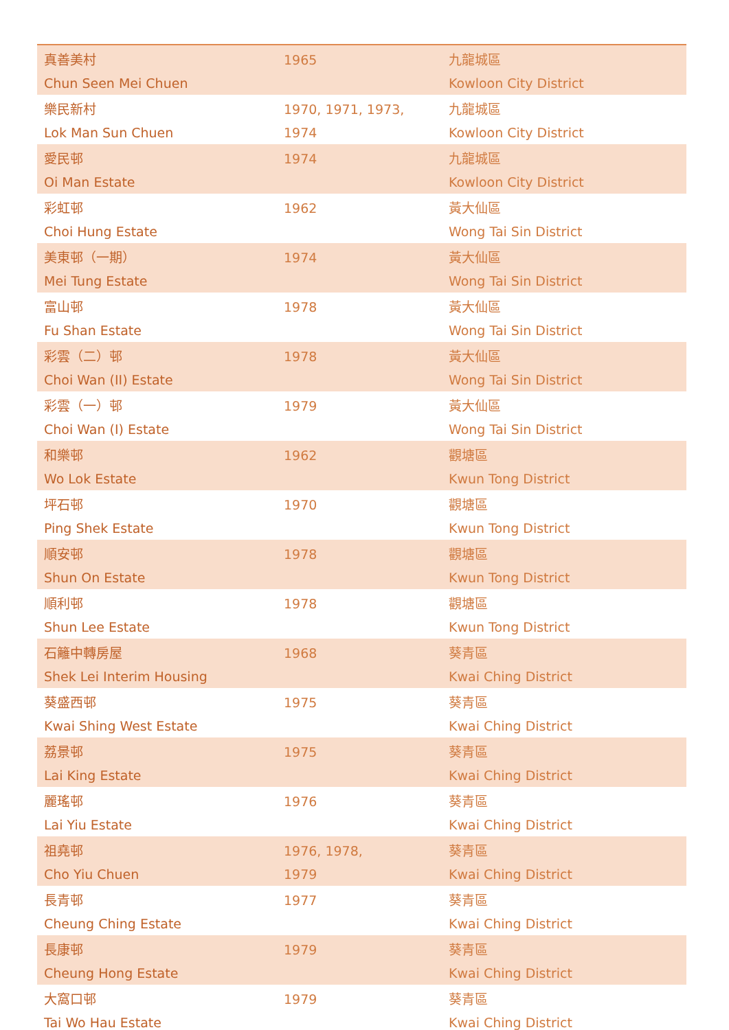| 真善美村 Chun Seen Mei Chuen | 1965 | 九龍城區 Kowloon City District |
| 樂民新村 Lok Man Sun Chuen | 1970, 1971, 1973, 1974 | 九龍城區 Kowloon City District |
| 愛民邨 Oi Man Estate | 1974 | 九龍城區 Kowloon City District |
| 彩虹邨 Choi Hung Estate | 1962 | 黃大仙區 Wong Tai Sin District |
| 美東邨（一期） Mei Tung Estate | 1974 | 黃大仙區 Wong Tai Sin District |
| 富山邨 Fu Shan Estate | 1978 | 黃大仙區 Wong Tai Sin District |
| 彩雲（二）邨 Choi Wan (II) Estate | 1978 | 黃大仙區 Wong Tai Sin District |
| 彩雲（一）邨 Choi Wan (I) Estate | 1979 | 黃大仙區 Wong Tai Sin District |
| 和樂邨 Wo Lok Estate | 1962 | 觀塘區 Kwun Tong District |
| 坪石邨 Ping Shek Estate | 1970 | 觀塘區 Kwun Tong District |
| 順安邨 Shun On Estate | 1978 | 觀塘區 Kwun Tong District |
| 順利邨 Shun Lee Estate | 1978 | 觀塘區 Kwun Tong District |
| 石籬中轉房屋 Shek Lei Interim Housing | 1968 | 葵青區 Kwai Ching District |
| 葵盛西邨 Kwai Shing West Estate | 1975 | 葵青區 Kwai Ching District |
| 荔景邨 Lai King Estate | 1975 | 葵青區 Kwai Ching District |
| 麗瑤邨 Lai Yiu Estate | 1976 | 葵青區 Kwai Ching District |
| 祖堯邨 Cho Yiu Chuen | 1976, 1978, 1979 | 葵青區 Kwai Ching District |
| 長青邨 Cheung Ching Estate | 1977 | 葵青區 Kwai Ching District |
| 長康邨 Cheung Hong Estate | 1979 | 葵青區 Kwai Ching District |
| 大窩口邨 Tai Wo Hau Estate | 1979 | 葵青區 Kwai Ching District |